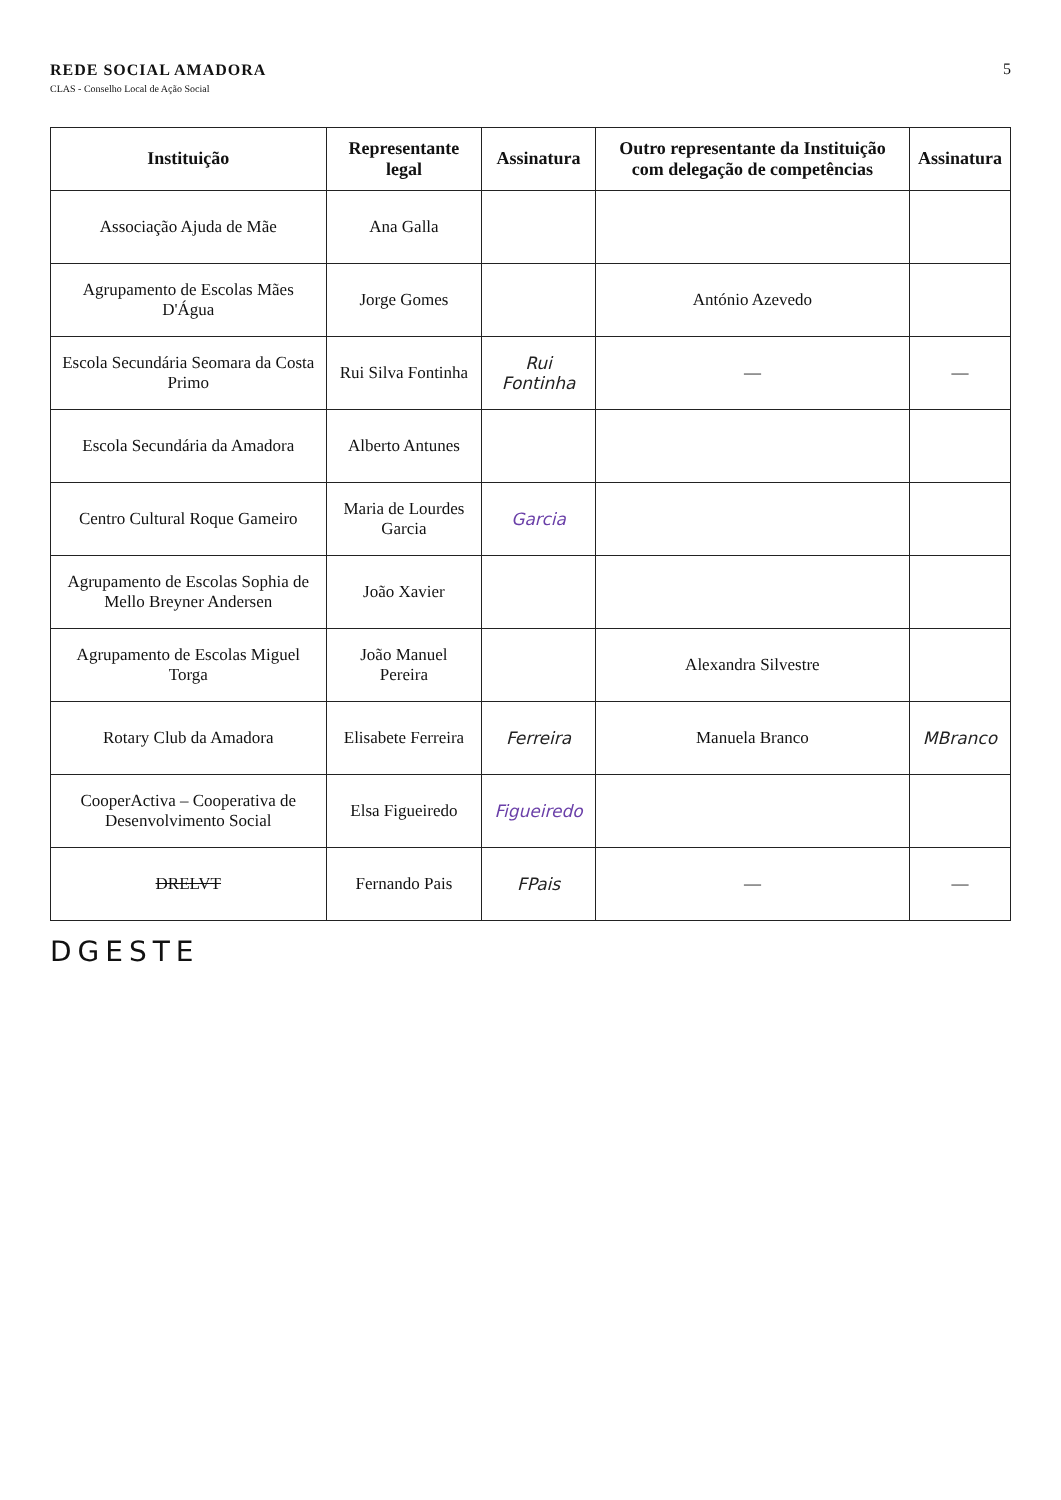REDE SOCIAL AMADORA
CLAS - Conselho Local de Ação Social
5
| Instituição | Representante legal | Assinatura | Outro representante da Instituição com delegação de competências | Assinatura |
| --- | --- | --- | --- | --- |
| Associação Ajuda de Mãe | Ana Galla | | | |
| Agrupamento de Escolas Mães D'Água | Jorge Gomes | | António Azevedo | |
| Escola Secundária Seomara da Costa Primo | Rui Silva Fontinha | Rui Fontinha | — | — |
| Escola Secundária da Amadora | Alberto Antunes | | | |
| Centro Cultural Roque Gameiro | Maria de Lourdes Garcia | Garcia | | |
| Agrupamento de Escolas Sophia de Mello Breyner Andersen | João Xavier | | | |
| Agrupamento de Escolas Miguel Torga | João Manuel Pereira | | Alexandra Silvestre | |
| Rotary Club da Amadora | Elisabete Ferreira | Ferreira | Manuela Branco | MBranco |
| CooperActiva – Cooperativa de Desenvolvimento Social | Elsa Figueiredo | Figueiredo | | |
| DRELVT | Fernando Pais | FPais | — | — |
DGESTE